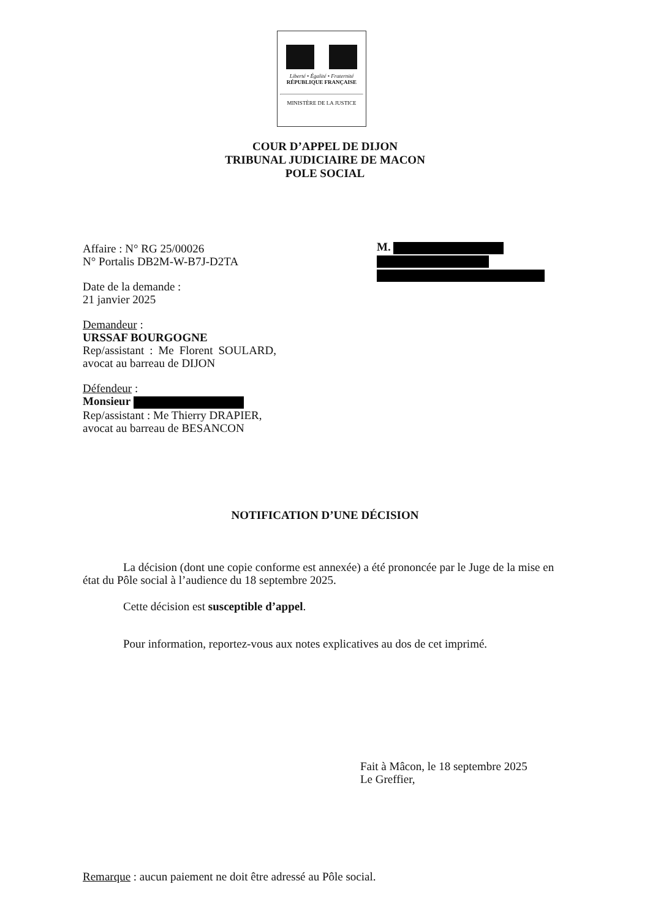Liberté • Égalité • Fraternité
RÉPUBLIQUE FRANÇAISE
MINISTÈRE DE LA JUSTICE
COUR D’APPEL DE DIJON
TRIBUNAL JUDICIAIRE DE MACON
POLE SOCIAL
M.
Affaire : N° RG 25/00026
N° Portalis DB2M-W-B7J-D2TA
Date de la demande :
21 janvier 2025
Demandeur :
URSSAF BOURGOGNE
Rep/assistant : Me Florent SOULARD, avocat au barreau de DIJON
Défendeur :
Monsieur
Rep/assistant : Me Thierry DRAPIER, avocat au barreau de BESANCON
NOTIFICATION D’UNE DÉCISION
La décision (dont une copie conforme est annexée) a été prononcée par le Juge de la mise en état du Pôle social à l’audience du 18 septembre 2025.
Cette décision est susceptible d’appel.
Pour information, reportez-vous aux notes explicatives au dos de cet imprimé.
Fait à Mâcon, le 18 septembre 2025
Le Greffier,
Remarque : aucun paiement ne doit être adressé au Pôle social.